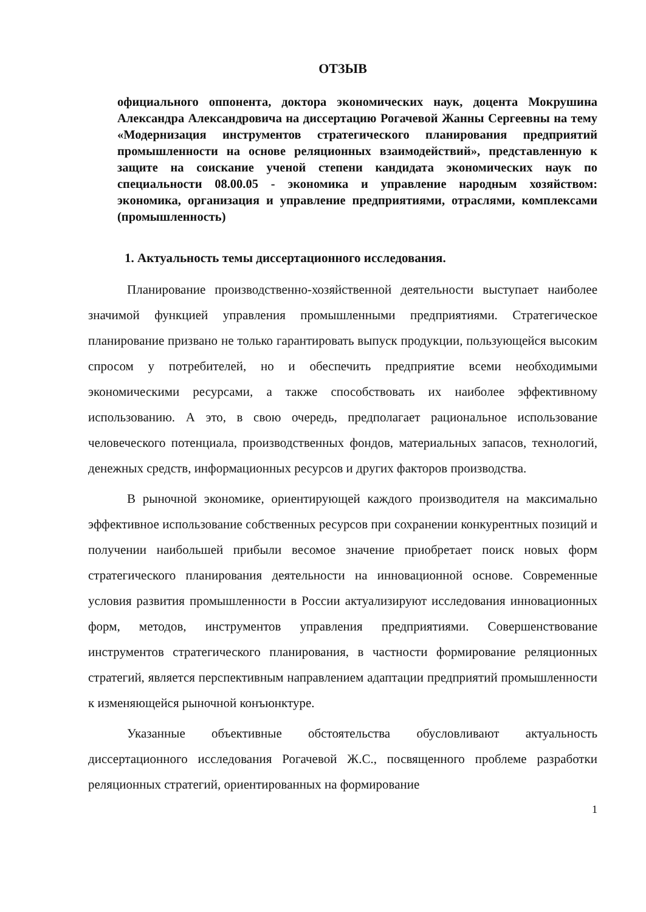ОТЗЫВ
официального оппонента, доктора экономических наук, доцента Мокрушина Александра Александровича на диссертацию Рогачевой Жанны Сергеевны на тему «Модернизация инструментов стратегического планирования предприятий промышленности на основе реляционных взаимодействий», представленную к защите на соискание ученой степени кандидата экономических наук по специальности 08.00.05 - экономика и управление народным хозяйством: экономика, организация и управление предприятиями, отраслями, комплексами (промышленность)
1. Актуальность темы диссертационного исследования.
Планирование производственно-хозяйственной деятельности выступает наиболее значимой функцией управления промышленными предприятиями. Стратегическое планирование призвано не только гарантировать выпуск продукции, пользующейся высоким спросом у потребителей, но и обеспечить предприятие всеми необходимыми экономическими ресурсами, а также способствовать их наиболее эффективному использованию. А это, в свою очередь, предполагает рациональное использование человеческого потенциала, производственных фондов, материальных запасов, технологий, денежных средств, информационных ресурсов и других факторов производства.
В рыночной экономике, ориентирующей каждого производителя на максимально эффективное использование собственных ресурсов при сохранении конкурентных позиций и получении наибольшей прибыли весомое значение приобретает поиск новых форм стратегического планирования деятельности на инновационной основе. Современные условия развития промышленности в России актуализируют исследования инновационных форм, методов, инструментов управления предприятиями. Совершенствование инструментов стратегического планирования, в частности формирование реляционных стратегий, является перспективным направлением адаптации предприятий промышленности к изменяющейся рыночной конъюнктуре.
Указанные объективные обстоятельства обусловливают актуальность диссертационного исследования Рогачевой Ж.С., посвященного проблеме разработки реляционных стратегий, ориентированных на формирование
1